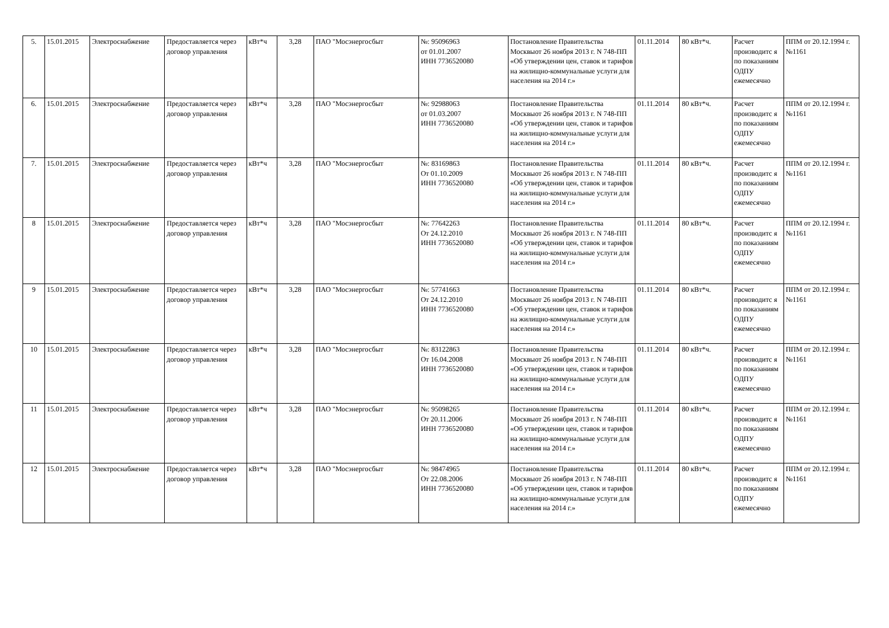| 5. | 15.01.2015 | Электроснабжение | Предоставляется через договор управления | кВт*ч | 3,28 | ПАО "Мосэнергосбыт | №: 95096963 от 01.01.2007 ИНН 7736520080 | Постановление Правительства Москвыот 26 ноября 2013 г. N 748-ПП «Об утверждении цен, ставок и тарифов на жилищно-коммунальные услуги для населения на 2014 г.» | 01.11.2014 | 80 кВт*ч. | Расчет производитс я по показаниям ОДПУ ежемесячно | ППМ от 20.12.1994 г. №1161 |
| 6. | 15.01.2015 | Электроснабжение | Предоставляется через договор управления | кВт*ч | 3,28 | ПАО "Мосэнергосбыт | №: 92988063 от 01.03.2007 ИНН 7736520080 | Постановление Правительства Москвыот 26 ноября 2013 г. N 748-ПП «Об утверждении цен, ставок и тарифов на жилищно-коммунальные услуги для населения на 2014 г.» | 01.11.2014 | 80 кВт*ч. | Расчет производитс я по показаниям ОДПУ ежемесячно | ППМ от 20.12.1994 г. №1161 |
| 7. | 15.01.2015 | Электроснабжение | Предоставляется через договор управления | кВт*ч | 3,28 | ПАО "Мосэнергосбыт | №: 83169863 От 01.10.2009 ИНН 7736520080 | Постановление Правительства Москвыот 26 ноября 2013 г. N 748-ПП «Об утверждении цен, ставок и тарифов на жилищно-коммунальные услуги для населения на 2014 г.» | 01.11.2014 | 80 кВт*ч. | Расчет производитс я по показаниям ОДПУ ежемесячно | ППМ от 20.12.1994 г. №1161 |
| 8 | 15.01.2015 | Электроснабжение | Предоставляется через договор управления | кВт*ч | 3,28 | ПАО "Мосэнергосбыт | №: 77642263 От 24.12.2010 ИНН 7736520080 | Постановление Правительства Москвыот 26 ноября 2013 г. N 748-ПП «Об утверждении цен, ставок и тарифов на жилищно-коммунальные услуги для населения на 2014 г.» | 01.11.2014 | 80 кВт*ч. | Расчет производитс я по показаниям ОДПУ ежемесячно | ППМ от 20.12.1994 г. №1161 |
| 9 | 15.01.2015 | Электроснабжение | Предоставляется через договор управления | кВт*ч | 3,28 | ПАО "Мосэнергосбыт | №: 57741663 От 24.12.2010 ИНН 7736520080 | Постановление Правительства Москвыот 26 ноября 2013 г. N 748-ПП «Об утверждении цен, ставок и тарифов на жилищно-коммунальные услуги для населения на 2014 г.» | 01.11.2014 | 80 кВт*ч. | Расчет производитс я по показаниям ОДПУ ежемесячно | ППМ от 20.12.1994 г. №1161 |
| 10 | 15.01.2015 | Электроснабжение | Предоставляется через договор управления | кВт*ч | 3,28 | ПАО "Мосэнергосбыт | №: 83122863 От 16.04.2008 ИНН 7736520080 | Постановление Правительства Москвыот 26 ноября 2013 г. N 748-ПП «Об утверждении цен, ставок и тарифов на жилищно-коммунальные услуги для населения на 2014 г.» | 01.11.2014 | 80 кВт*ч. | Расчет производитс я по показаниям ОДПУ ежемесячно | ППМ от 20.12.1994 г. №1161 |
| 11 | 15.01.2015 | Электроснабжение | Предоставляется через договор управления | кВт*ч | 3,28 | ПАО "Мосэнергосбыт | №: 95098265 От 20.11.2006 ИНН 7736520080 | Постановление Правительства Москвыот 26 ноября 2013 г. N 748-ПП «Об утверждении цен, ставок и тарифов на жилищно-коммунальные услуги для населения на 2014 г.» | 01.11.2014 | 80 кВт*ч. | Расчет производитс я по показаниям ОДПУ ежемесячно | ППМ от 20.12.1994 г. №1161 |
| 12 | 15.01.2015 | Электроснабжение | Предоставляется через договор управления | кВт*ч | 3,28 | ПАО "Мосэнергосбыт | №: 98474965 От 22.08.2006 ИНН 7736520080 | Постановление Правительства Москвыот 26 ноября 2013 г. N 748-ПП «Об утверждении цен, ставок и тарифов на жилищно-коммунальные услуги для населения на 2014 г.» | 01.11.2014 | 80 кВт*ч. | Расчет производитс я по показаниям ОДПУ ежемесячно | ППМ от 20.12.1994 г. №1161 |